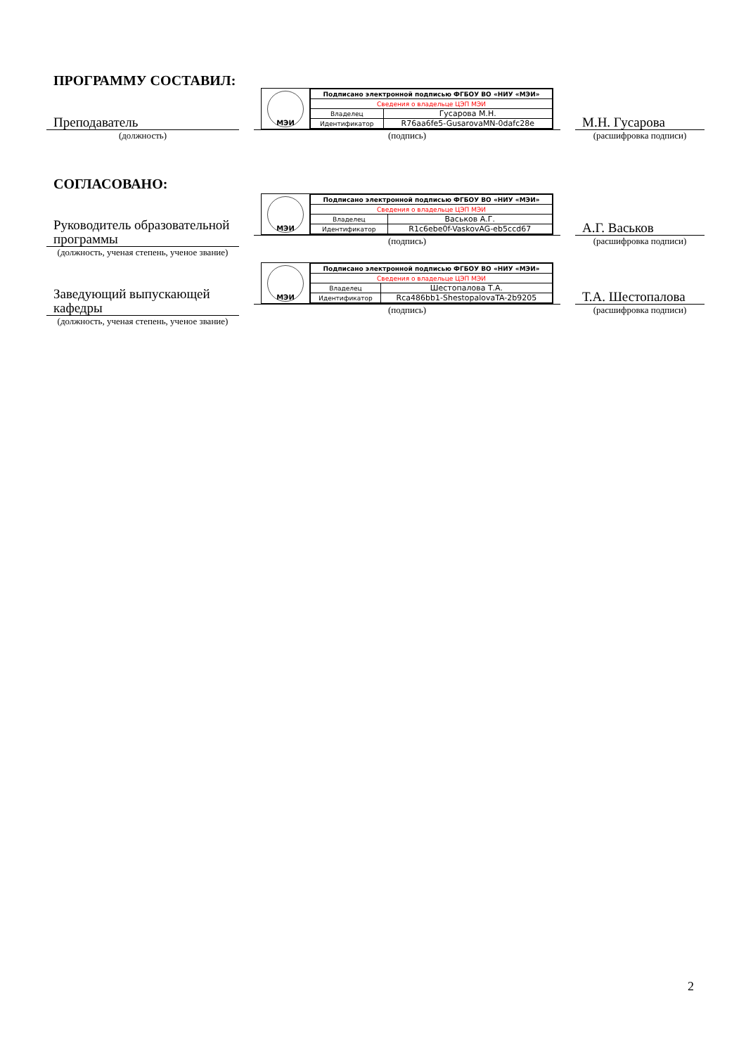ПРОГРАММУ СОСТАВИЛ:
Преподаватель
(должность)
МЭИ
| Подписано электронной подписью ФГБОУ ВО «НИУ «МЭИ» | |
| Сведения о владельце ЦЭП МЭИ | |
| Владелец | Гусарова М.Н. |
| Идентификатор | R76aa6fe5-GusarovaMN-0dafc28e |
(подпись)
М.Н. Гусарова
(расшифровка подписи)
СОГЛАСОВАНО:
Руководитель образовательной программы
(должность, ученая степень, ученое звание)
МЭИ
| Подписано электронной подписью ФГБОУ ВО «НИУ «МЭИ» | |
| Сведения о владельце ЦЭП МЭИ | |
| Владелец | Васьков А.Г. |
| Идентификатор | R1c6ebe0f-VaskovAG-eb5ccd67 |
(подпись)
А.Г. Васьков
(расшифровка подписи)
Заведующий выпускающей кафедры
(должность, ученая степень, ученое звание)
МЭИ
| Подписано электронной подписью ФГБОУ ВО «НИУ «МЭИ» | |
| Сведения о владельце ЦЭП МЭИ | |
| Владелец | Шестопалова Т.А. |
| Идентификатор | Rca486bb1-ShestopalovaTA-2b9205 |
(подпись)
Т.А. Шестопалова
(расшифровка подписи)
2